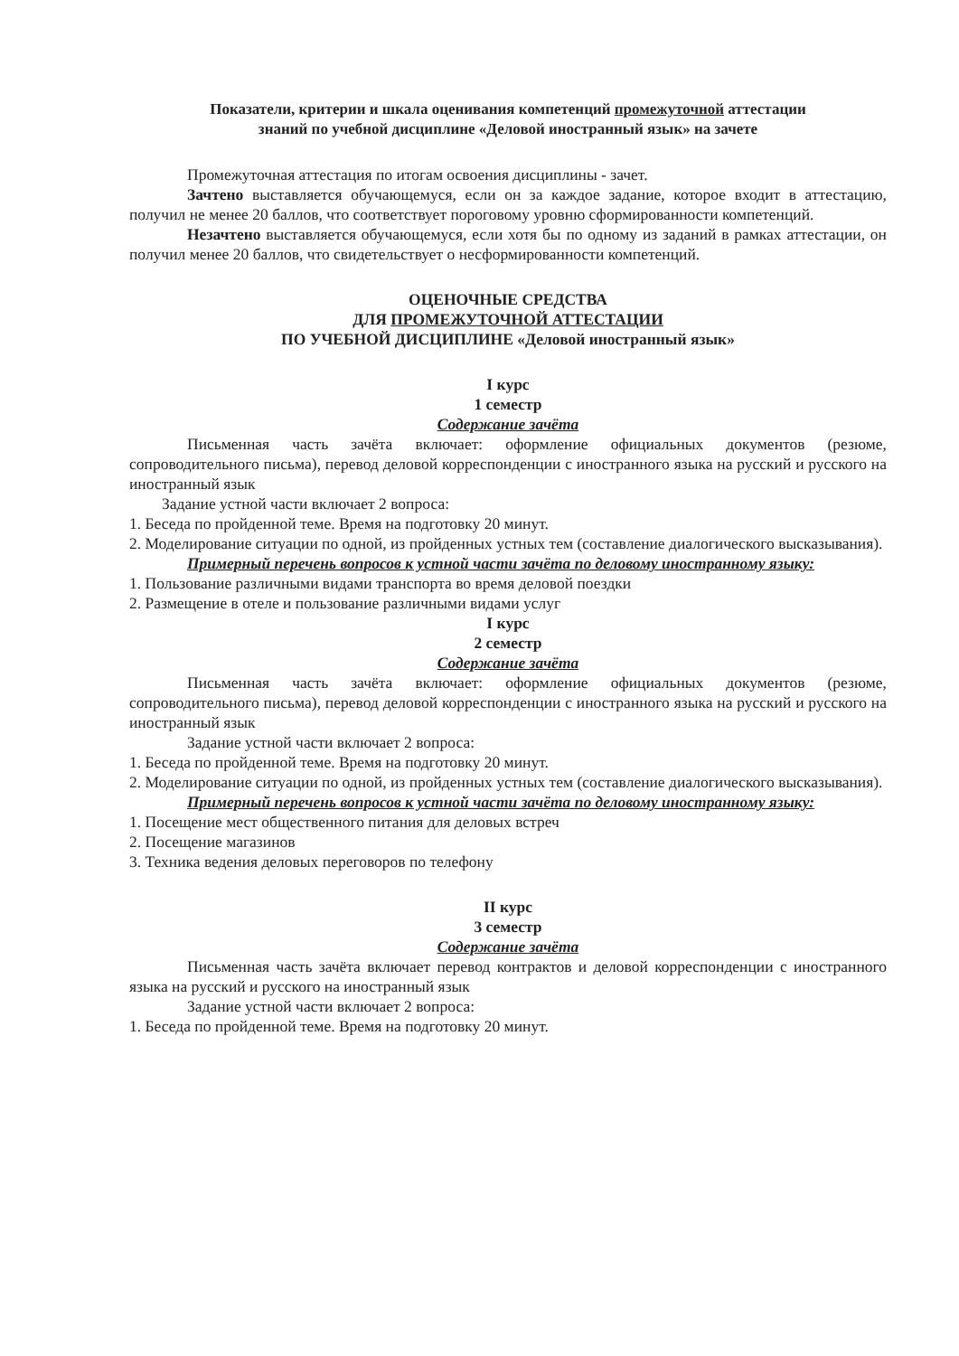Показатели, критерии и шкала оценивания компетенций промежуточной аттестации
знаний по учебной дисциплине «Деловой иностранный язык» на зачете
Промежуточная аттестация по итогам освоения дисциплины - зачет.
Зачтено выставляется обучающемуся, если он за каждое задание, которое входит в аттестацию, получил не менее 20 баллов, что соответствует пороговому уровню сформированности компетенций.
Незачтено выставляется обучающемуся, если хотя бы по одному из заданий в рамках аттестации, он получил менее 20 баллов, что свидетельствует о несформированности компетенций.
ОЦЕНОЧНЫЕ СРЕДСТВА
ДЛЯ ПРОМЕЖУТОЧНОЙ АТТЕСТАЦИИ
ПО УЧЕБНОЙ ДИСЦИПЛИНЕ «Деловой иностранный язык»
I курс
1 семестр
Содержание зачёта
Письменная часть зачёта включает: оформление официальных документов (резюме, сопроводительного письма), перевод деловой корреспонденции с иностранного языка на русский и русского на иностранный язык
Задание устной части включает 2 вопроса:
1. Беседа по пройденной теме. Время на подготовку 20 минут.
2. Моделирование ситуации по одной, из пройденных устных тем (составление диалогического высказывания).
Примерный перечень вопросов к устной части зачёта по деловому иностранному языку:
1. Пользование различными видами транспорта во время деловой поездки
2. Размещение в отеле и пользование различными видами услуг
I курс
2 семестр
Содержание зачёта
Письменная часть зачёта включает: оформление официальных документов (резюме, сопроводительного письма), перевод деловой корреспонденции с иностранного языка на русский и русского на иностранный язык
Задание устной части включает 2 вопроса:
1. Беседа по пройденной теме. Время на подготовку 20 минут.
2. Моделирование ситуации по одной, из пройденных устных тем (составление диалогического высказывания).
Примерный перечень вопросов к устной части зачёта по деловому иностранному языку:
1. Посещение мест общественного питания для деловых встреч
2. Посещение магазинов
3. Техника ведения деловых переговоров по телефону
II курс
3 семестр
Содержание зачёта
Письменная часть зачёта включает перевод контрактов и деловой корреспонденции с иностранного языка на русский и русского на иностранный язык
Задание устной части включает 2 вопроса:
1. Беседа по пройденной теме. Время на подготовку 20 минут.